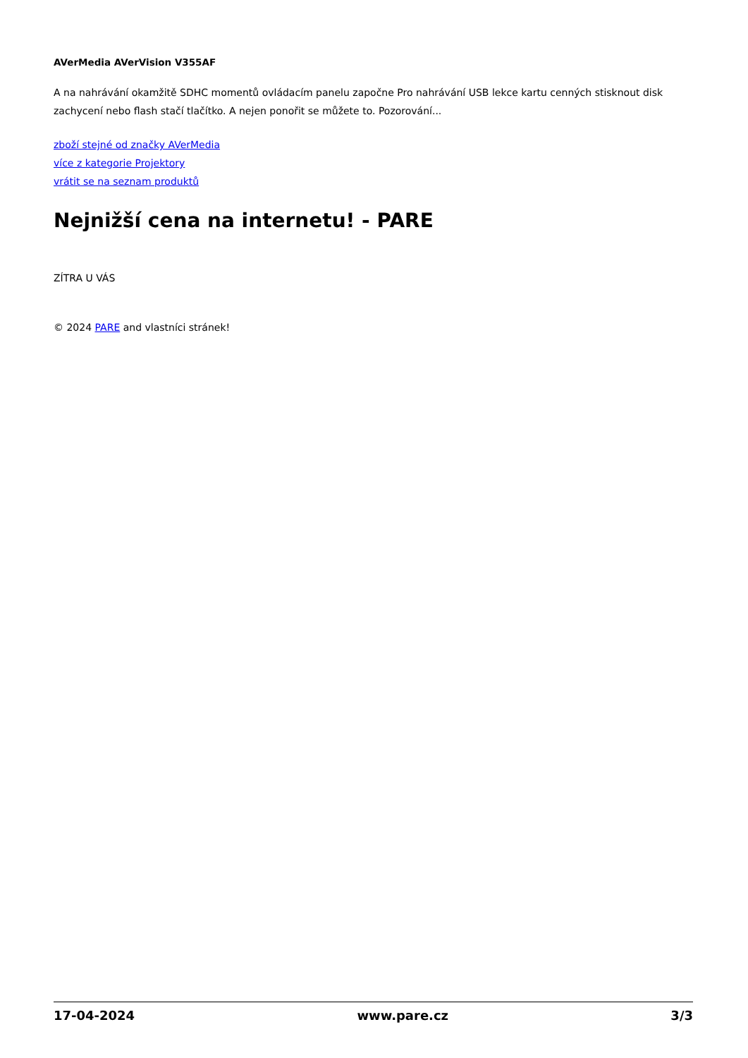AVerMedia AVerVision V355AF
A na nahrávání okamžitě SDHC momentů ovládacím panelu započne Pro nahrávání USB lekce kartu cenných stisknout disk zachycení nebo flash stačí tlačítko. A nejen ponořit se můžete to. Pozorování...
zboží stejné od značky AVerMedia
více z kategorie Projektory
vrátit se na seznam produktů
Nejnižší cena na internetu! - PARE
ZÍTRA U VÁS
© 2024 PARE and vlastníci stránek!
17-04-2024 www.pare.cz 3/3